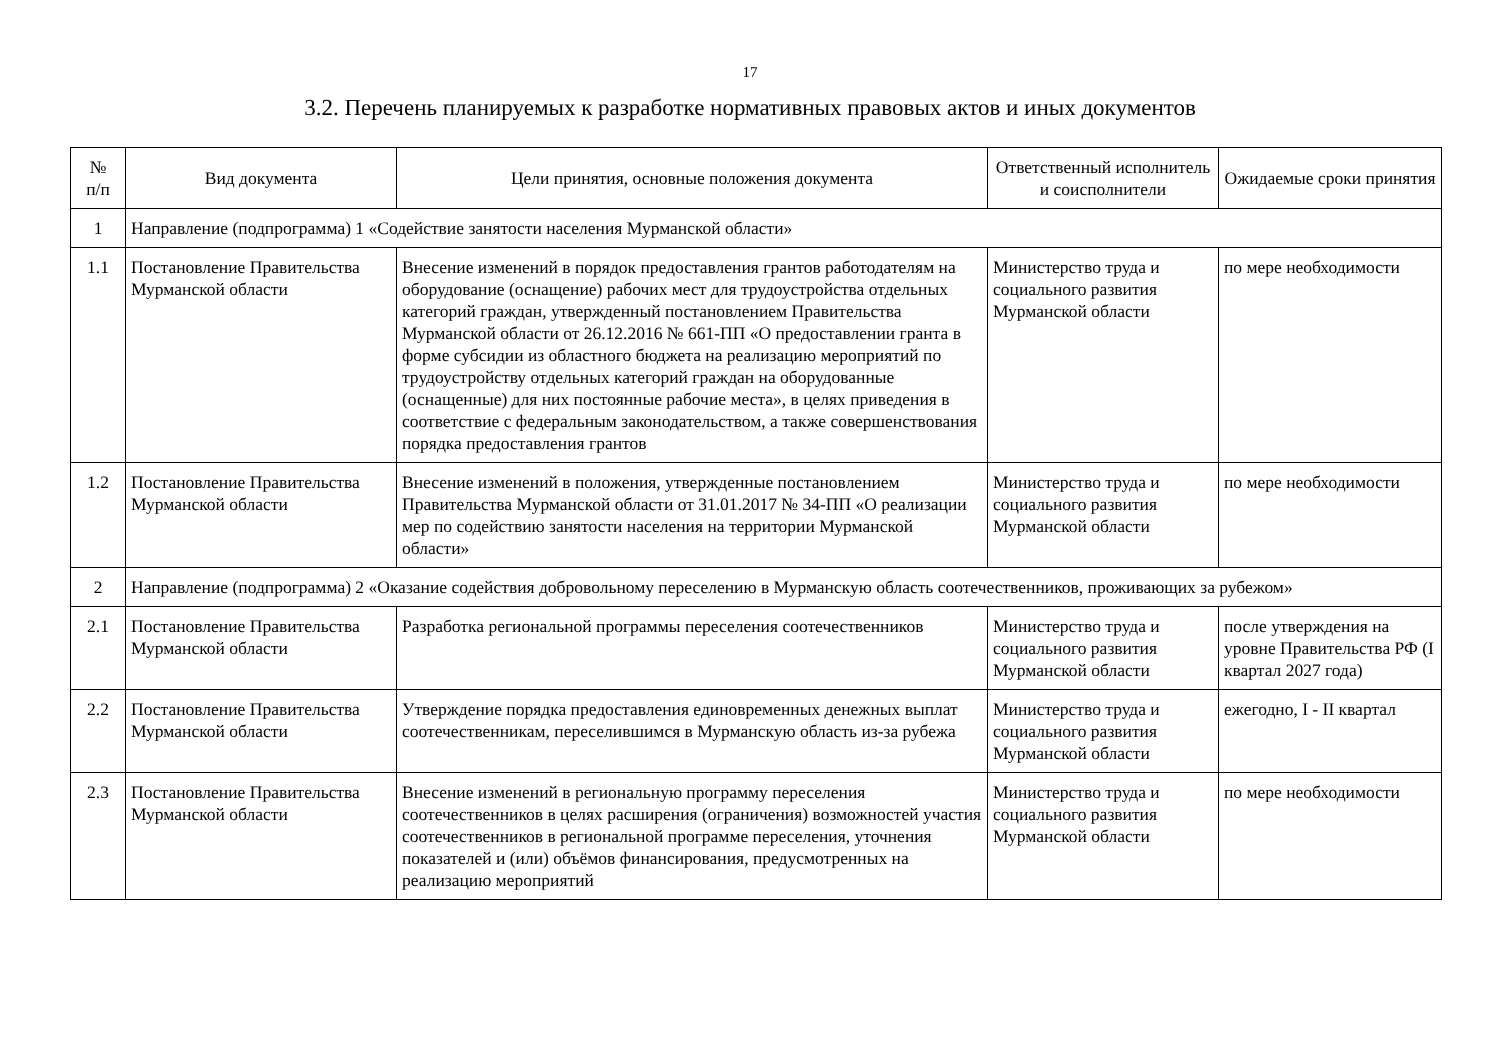17
3.2. Перечень планируемых к разработке нормативных правовых актов и иных документов
| № п/п | Вид документа | Цели принятия, основные положения документа | Ответственный исполнитель и соисполнители | Ожидаемые сроки принятия |
| --- | --- | --- | --- | --- |
| 1 | Направление (подпрограмма) 1 «Содействие занятости населения Мурманской области» | | | |
| 1.1 | Постановление Правительства Мурманской области | Внесение изменений в порядок предоставления грантов работодателям на оборудование (оснащение) рабочих мест для трудоустройства отдельных категорий граждан, утвержденный постановлением Правительства Мурманской области от 26.12.2016 № 661-ПП «О предоставлении гранта в форме субсидии из областного бюджета на реализацию мероприятий по трудоустройству отдельных категорий граждан на оборудованные (оснащенные) для них постоянные рабочие места», в целях приведения в соответствие с федеральным законодательством, а также совершенствования порядка предоставления грантов | Министерство труда и социального развития Мурманской области | по мере необходимости |
| 1.2 | Постановление Правительства Мурманской области | Внесение изменений в положения, утвержденные постановлением Правительства Мурманской области от 31.01.2017 № 34-ПП «О реализации мер по содействию занятости населения на территории Мурманской области» | Министерство труда и социального развития Мурманской области | по мере необходимости |
| 2 | Направление (подпрограмма) 2 «Оказание содействия добровольному переселению в Мурманскую область соотечественников, проживающих за рубежом» | | | |
| 2.1 | Постановление Правительства Мурманской области | Разработка региональной программы переселения соотечественников | Министерство труда и социального развития Мурманской области | после утверждения на уровне Правительства РФ (I квартал 2027 года) |
| 2.2 | Постановление Правительства Мурманской области | Утверждение порядка предоставления единовременных денежных выплат соотечественникам, переселившимся в Мурманскую область из-за рубежа | Министерство труда и социального развития Мурманской области | ежегодно, I - II квартал |
| 2.3 | Постановление Правительства Мурманской области | Внесение изменений в региональную программу переселения соотечественников в целях расширения (ограничения) возможностей участия соотечественников в региональной программе переселения, уточнения показателей и (или) объёмов финансирования, предусмотренных на реализацию мероприятий | Министерство труда и социального развития Мурманской области | по мере необходимости |